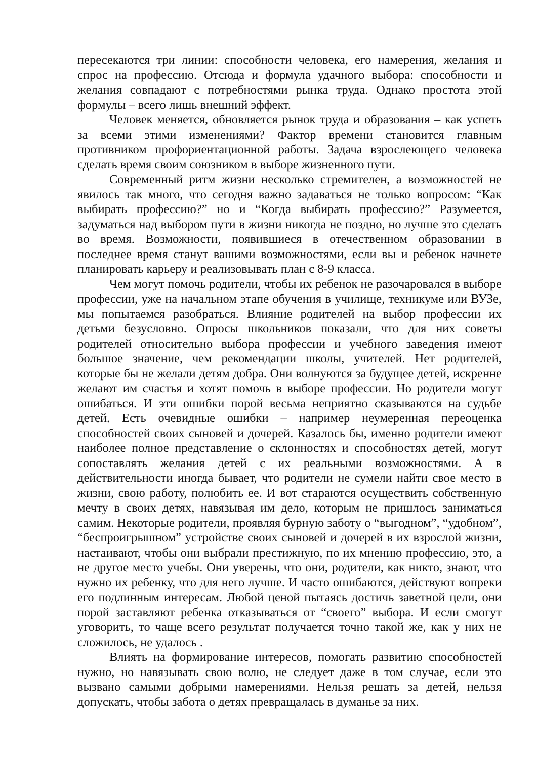пересекаются три линии: способности человека, его намерения, желания и спрос на профессию. Отсюда и формула удачного выбора: способности и желания совпадают с потребностями рынка труда. Однако простота этой формулы – всего лишь внешний эффект.
Человек меняется, обновляется рынок труда и образования – как успеть за всеми этими изменениями? Фактор времени становится главным противником профориентационной работы. Задача взрослеющего человека сделать время своим союзником в выборе жизненного пути.
Современный ритм жизни несколько стремителен, а возможностей не явилось так много, что сегодня важно задаваться не только вопросом: “Как выбирать профессию?” но и “Когда выбирать профессию?” Разумеется, задуматься над выбором пути в жизни никогда не поздно, но лучше это сделать во время. Возможности, появившиеся в отечественном образовании в последнее время станут вашими возможностями, если вы и ребенок начнете планировать карьеру и реализовывать план с 8-9 класса.
Чем могут помочь родители, чтобы их ребенок не разочаровался в выборе профессии, уже на начальном этапе обучения в училище, техникуме или ВУЗе, мы попытаемся разобраться. Влияние родителей на выбор профессии их детьми безусловно. Опросы школьников показали, что для них советы родителей относительно выбора профессии и учебного заведения имеют большое значение, чем рекомендации школы, учителей. Нет родителей, которые бы не желали детям добра. Они волнуются за будущее детей, искренне желают им счастья и хотят помочь в выборе профессии. Но родители могут ошибаться. И эти ошибки порой весьма неприятно сказываются на судьбе детей. Есть очевидные ошибки – например неумеренная переоценка способностей своих сыновей и дочерей. Казалось бы, именно родители имеют наиболее полное представление о склонностях и способностях детей, могут сопоставлять желания детей с их реальными возможностями. А в действительности иногда бывает, что родители не сумели найти свое место в жизни, свою работу, полюбить ее. И вот стараются осуществить собственную мечту в своих детях, навязывая им дело, которым не пришлось заниматься самим. Некоторые родители, проявляя бурную заботу о “выгодном”, “удобном”, “беспроигрышном” устройстве своих сыновей и дочерей в их взрослой жизни, настаивают, чтобы они выбрали престижную, по их мнению профессию, это, а не другое место учебы. Они уверены, что они, родители, как никто, знают, что нужно их ребенку, что для него лучше. И часто ошибаются, действуют вопреки его подлинным интересам. Любой ценой пытаясь достичь заветной цели, они порой заставляют ребенка отказываться от “своего” выбора. И если смогут уговорить, то чаще всего результат получается точно такой же, как у них не сложилось, не удалось .
Влиять на формирование интересов, помогать развитию способностей нужно, но навязывать свою волю, не следует даже в том случае, если это вызвано самыми добрыми намерениями. Нельзя решать за детей, нельзя допускать, чтобы забота о детях превращалась в думанье за них.